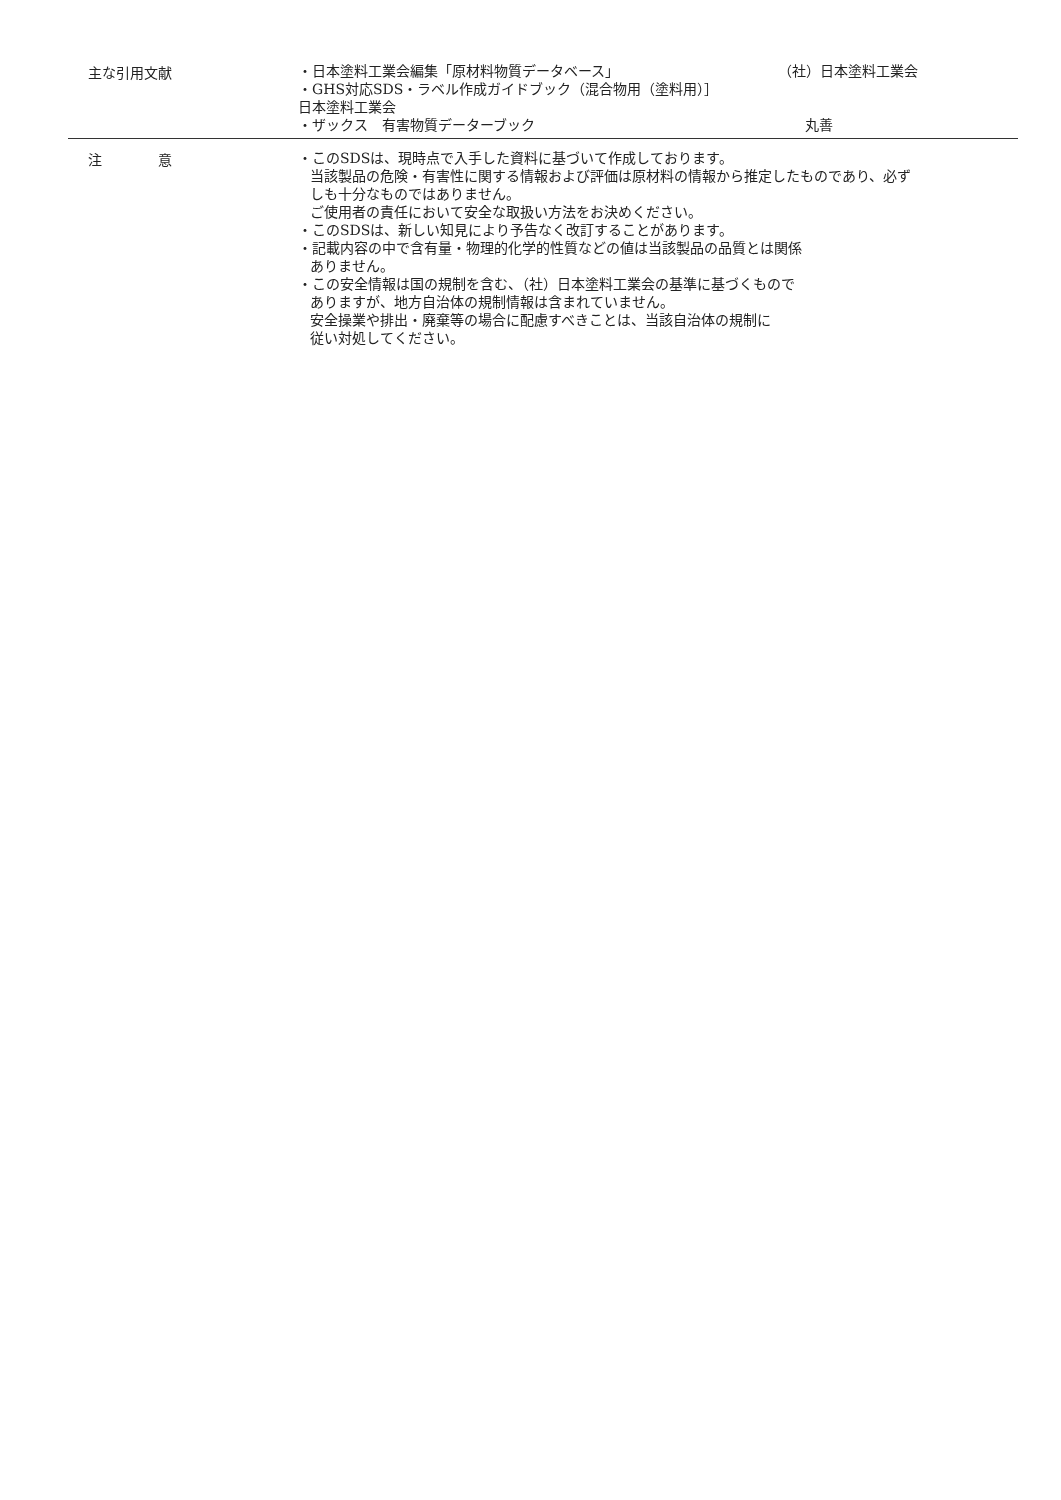主な引用文献
・日本塗料工業会編集「原材料物質データベース」 （社）日本塗料工業会
・GHS対応SDS・ラベル作成ガイドブック（混合物用（塗料用）］
日本塗料工業会
・ザックス　有害物質データーブック 丸善
注　　　　意
・このSDSは、現時点で入手した資料に基づいて作成しております。
当該製品の危険・有害性に関する情報および評価は原材料の情報から推定したものであり、必ずしも十分なものではありません。
ご使用者の責任において安全な取扱い方法をお決めください。
・このSDSは、新しい知見により予告なく改訂することがあります。
・記載内容の中で含有量・物理的化学的性質などの値は当該製品の品質とは関係
ありません。
・この安全情報は国の規制を含む、（社）日本塗料工業会の基準に基づくもので
ありますが、地方自治体の規制情報は含まれていません。
安全操業や排出・廃棄等の場合に配慮すべきことは、当該自治体の規制に
従い対処してください。